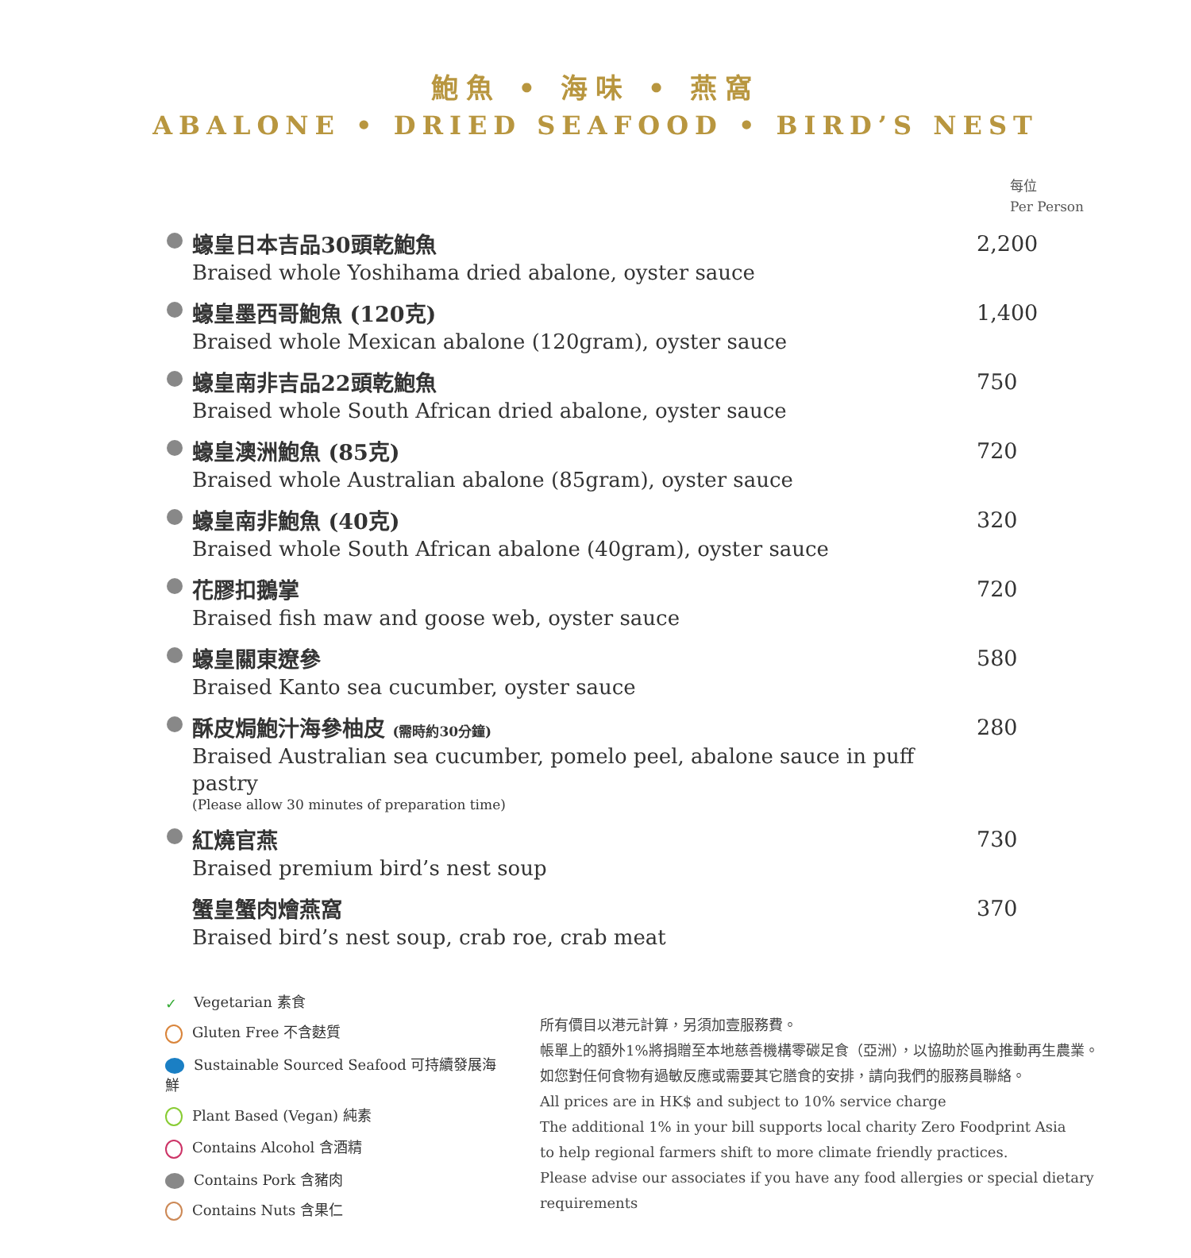鮑魚 • 海味 • 燕窩
ABALONE • DRIED SEAFOOD • BIRD’S NEST
每位
Per Person
蠔皇日本吉品30頭乾鮑魚
Braised whole Yoshihama dried abalone, oyster sauce
2,200
蠔皇墨西哥鮑魚 (120克)
Braised whole Mexican abalone (120gram), oyster sauce
1,400
蠔皇南非吉品22頭乾鮑魚
Braised whole South African dried abalone, oyster sauce
750
蠔皇澳洲鮑魚 (85克)
Braised whole Australian abalone (85gram), oyster sauce
720
蠔皇南非鮑魚 (40克)
Braised whole South African abalone (40gram), oyster sauce
320
花膠扣鵝掌
Braised fish maw and goose web, oyster sauce
720
蠔皇關東遼參
Braised Kanto sea cucumber, oyster sauce
580
酥皮焗鮑汁海參柚皮 (需時約30分鐘)
Braised Australian sea cucumber, pomelo peel, abalone sauce in puff pastry
(Please allow 30 minutes of preparation time)
280
紅燒官燕
Braised premium bird’s nest soup
730
蟹皇蟹肉燴燕窩
Braised bird’s nest soup, crab roe, crab meat
370
✓ Vegetarian 素食
Gluten Free 不含麩質
Sustainable Sourced Seafood 可持續發展海鮮
Plant Based (Vegan) 純素
Contains Alcohol 含酒精
Contains Pork 含豬肉
Contains Nuts 含果仁
所有價目以港元計算，另須加壹服務費。
帳單上的額外1%將捐贈至本地慈善機構零碳足食（亞洲），以協助於區內推動再生農業。
如您對任何食物有過敏反應或需要其它膳食的安排，請向我們的服務員聯絡。
All prices are in HK$ and subject to 10% service charge
The additional 1% in your bill supports local charity Zero Foodprint Asia
to help regional farmers shift to more climate friendly practices.
Please advise our associates if you have any food allergies or special dietary requirements